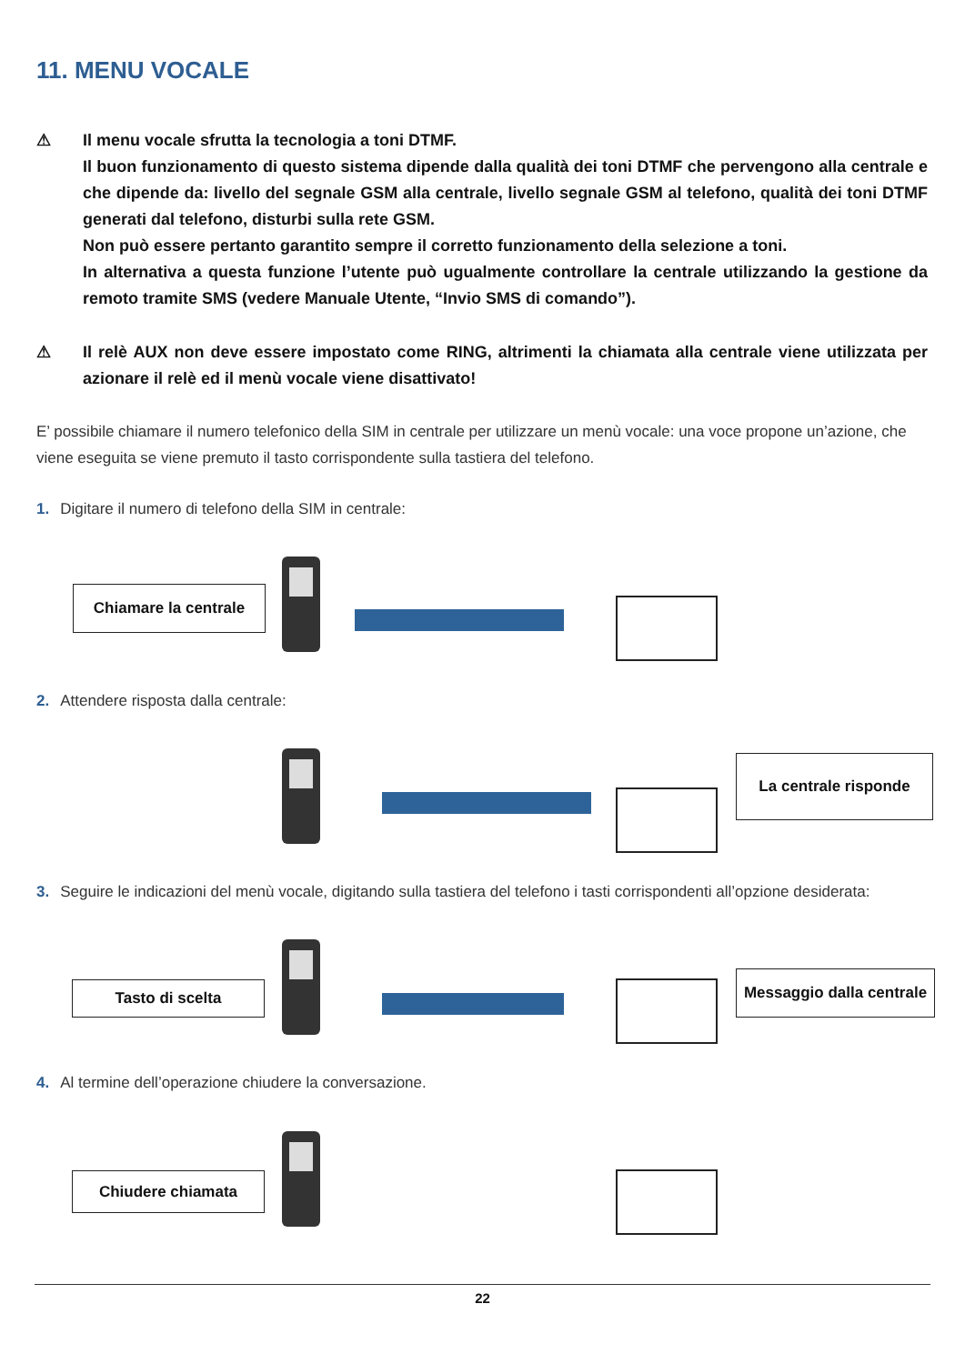11. MENU VOCALE
⚠
Il menu vocale sfrutta la tecnologia a toni DTMF.
Il buon funzionamento di questo sistema dipende dalla qualità dei toni DTMF che pervengono alla centrale e che dipende da: livello del segnale GSM alla centrale, livello segnale GSM al telefono, qualità dei toni DTMF generati dal telefono, disturbi sulla rete GSM.
Non può essere pertanto garantito sempre il corretto funzionamento della selezione a toni.
In alternativa a questa funzione l’utente può ugualmente controllare la centrale utilizzando la gestione da remoto tramite SMS (vedere Manuale Utente, “Invio SMS di comando”).
⚠
Il relè AUX non deve essere impostato come RING, altrimenti la chiamata alla centrale viene utilizzata per azionare il relè ed il menù vocale viene disattivato!
E’ possibile chiamare il numero telefonico della SIM in centrale per utilizzare un menù vocale: una voce propone un’azione, che viene eseguita se viene premuto il tasto corrispondente sulla tastiera del telefono.
1. Digitare il numero di telefono della SIM in centrale:
Chiamare la centrale
2. Attendere risposta dalla centrale:
La centrale risponde
3. Seguire le indicazioni del menù vocale, digitando sulla tastiera del telefono i tasti corrispondenti all’opzione desiderata:
Tasto di scelta
Messaggio dalla centrale
4. Al termine dell’operazione chiudere la conversazione.
Chiudere chiamata
22